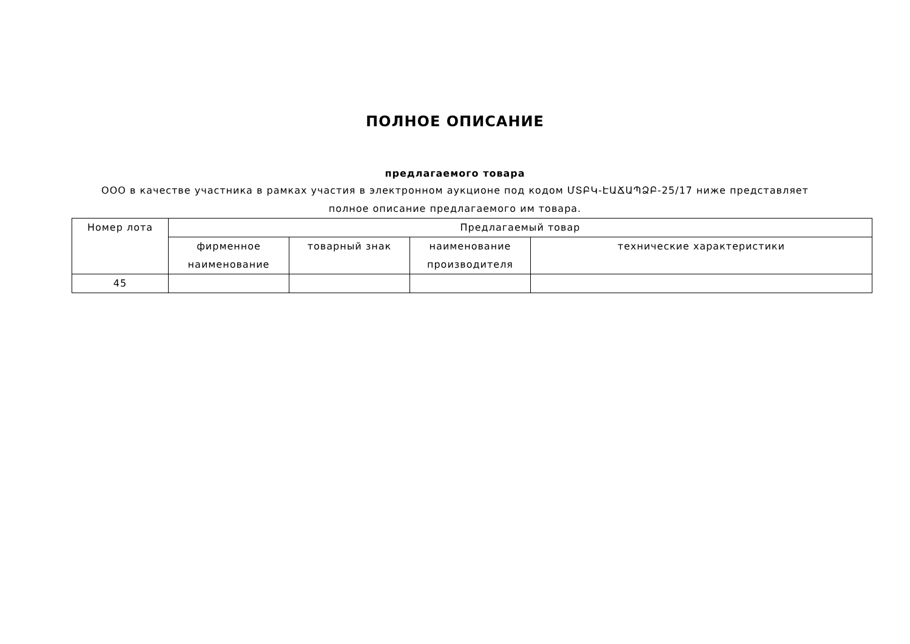ПОЛНОЕ ОПИСАНИЕ
предлагаемого товара
ООО в качестве участника в рамках участия в электронном аукционе под кодом ՄՏԲԿ-ԷԱՃԱՊՁԲ-25/17 ниже представляет полное описание предлагаемого им товара.
| Номер лота | Предлагаемый товар | | | |
| --- | --- | --- | --- | --- |
| | фирменное наименование | товарный знак | наименование производителя | технические характеристики |
| 45 | | | | |